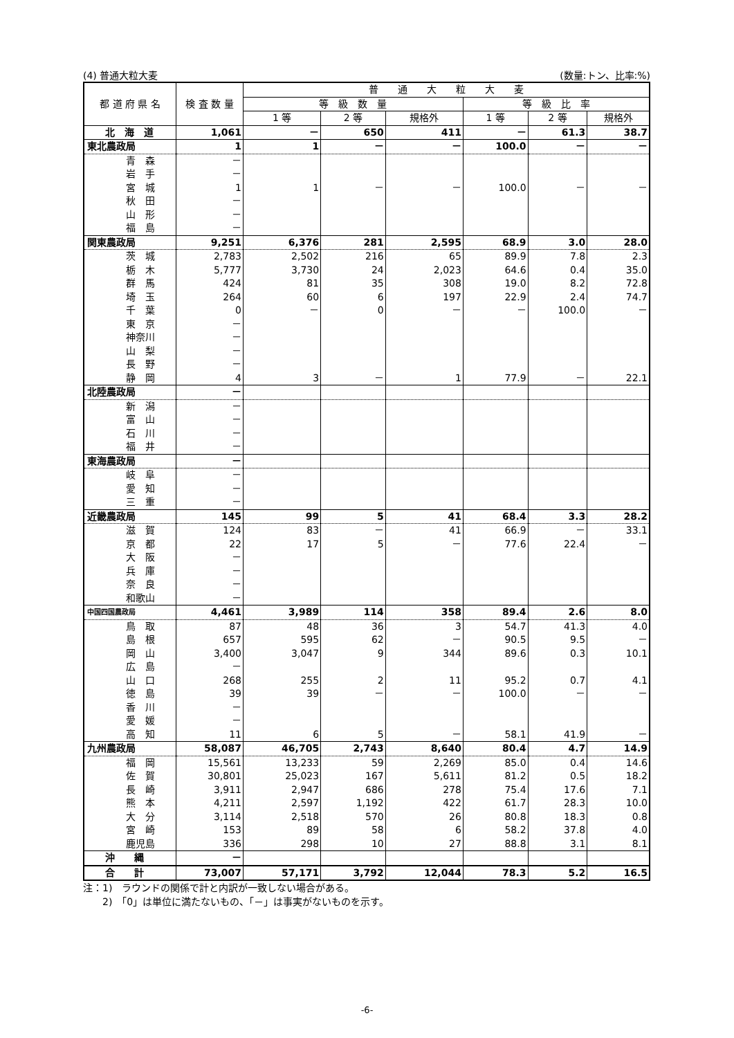(4) 普通大粒大麦 (数量:トン、比率:%)
| 都 道 府 県 名 | 検 査 数 量 | 普 通 大 粒 大 麦 | | | | | |
| --- | --- | --- | --- | --- | --- | --- | --- |
| | | 等 級 数 量 | | | 等 級 比 率 | | |
| | | 1 等 | 2 等 | 規格外 | 1 等 | 2 等 | 規格外 |
| 北 海 道 | 1,061 | － | 650 | 411 | － | 61.3 | 38.7 |
| 東北農政局 | 1 | 1 | － | － | 100.0 | － | － |
| 青 森 | － | | | | | | |
| 岩 手 | － | | | | | | |
| 宮 城 | 1 | 1 | － | － | 100.0 | － | － |
| 秋 田 | － | | | | | | |
| 山 形 | － | | | | | | |
| 福 島 | － | | | | | | |
| 関東農政局 | 9,251 | 6,376 | 281 | 2,595 | 68.9 | 3.0 | 28.0 |
| 茨 城 | 2,783 | 2,502 | 216 | 65 | 89.9 | 7.8 | 2.3 |
| 栃 木 | 5,777 | 3,730 | 24 | 2,023 | 64.6 | 0.4 | 35.0 |
| 群 馬 | 424 | 81 | 35 | 308 | 19.0 | 8.2 | 72.8 |
| 埼 玉 | 264 | 60 | 6 | 197 | 22.9 | 2.4 | 74.7 |
| 千 葉 | 0 | － | 0 | － | － | 100.0 | － |
| 東 京 | － | | | | | | |
| 神奈川 | － | | | | | | |
| 山 梨 | － | | | | | | |
| 長 野 | － | | | | | | |
| 静 岡 | 4 | 3 | － | 1 | 77.9 | － | 22.1 |
| 北陸農政局 | － | | | | | | |
| 新 潟 | － | | | | | | |
| 富 山 | － | | | | | | |
| 石 川 | － | | | | | | |
| 福 井 | － | | | | | | |
| 東海農政局 | － | | | | | | |
| 岐 阜 | － | | | | | | |
| 愛 知 | － | | | | | | |
| 三 重 | － | | | | | | |
| 近畿農政局 | 145 | 99 | 5 | 41 | 68.4 | 3.3 | 28.2 |
| 滋 賀 | 124 | 83 | － | 41 | 66.9 | － | 33.1 |
| 京 都 | 22 | 17 | 5 | － | 77.6 | 22.4 | － |
| 大 阪 | － | | | | | | |
| 兵 庫 | － | | | | | | |
| 奈 良 | － | | | | | | |
| 和歌山 | － | | | | | | |
| 中国四国農政局 | 4,461 | 3,989 | 114 | 358 | 89.4 | 2.6 | 8.0 |
| 鳥 取 | 87 | 48 | 36 | 3 | 54.7 | 41.3 | 4.0 |
| 島 根 | 657 | 595 | 62 | － | 90.5 | 9.5 | － |
| 岡 山 | 3,400 | 3,047 | 9 | 344 | 89.6 | 0.3 | 10.1 |
| 広 島 | － | | | | | | |
| 山 口 | 268 | 255 | 2 | 11 | 95.2 | 0.7 | 4.1 |
| 徳 島 | 39 | 39 | － | － | 100.0 | － | － |
| 香 川 | － | | | | | | |
| 愛 媛 | － | | | | | | |
| 高 知 | 11 | 6 | 5 | － | 58.1 | 41.9 | － |
| 九州農政局 | 58,087 | 46,705 | 2,743 | 8,640 | 80.4 | 4.7 | 14.9 |
| 福 岡 | 15,561 | 13,233 | 59 | 2,269 | 85.0 | 0.4 | 14.6 |
| 佐 賀 | 30,801 | 25,023 | 167 | 5,611 | 81.2 | 0.5 | 18.2 |
| 長 崎 | 3,911 | 2,947 | 686 | 278 | 75.4 | 17.6 | 7.1 |
| 熊 本 | 4,211 | 2,597 | 1,192 | 422 | 61.7 | 28.3 | 10.0 |
| 大 分 | 3,114 | 2,518 | 570 | 26 | 80.8 | 18.3 | 0.8 |
| 宮 崎 | 153 | 89 | 58 | 6 | 58.2 | 37.8 | 4.0 |
| 鹿児島 | 336 | 298 | 10 | 27 | 88.8 | 3.1 | 8.1 |
| 沖 縄 | － | | | | | | |
| 合 計 | 73,007 | 57,171 | 3,792 | 12,044 | 78.3 | 5.2 | 16.5 |
注：1)　ラウンドの関係で計と内訳が一致しない場合がある。
　　2)　「0」は単位に満たないもの、「－」は事実がないものを示す。
-6-